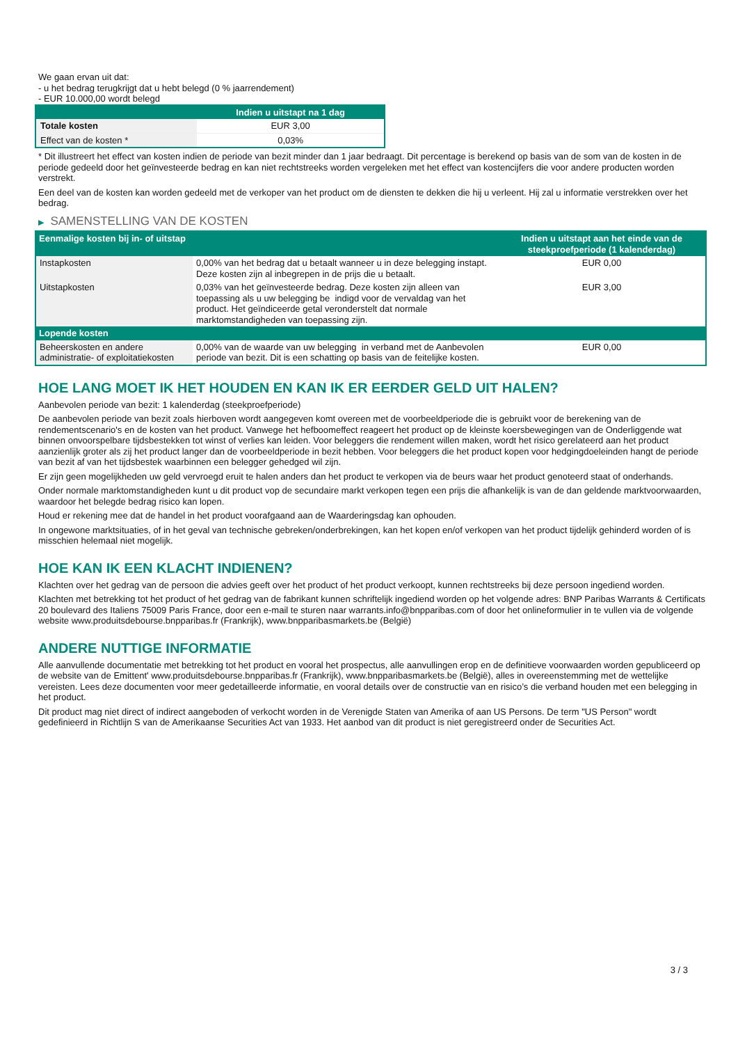We gaan ervan uit dat:
- u het bedrag terugkrijgt dat u hebt belegd (0 % jaarrendement)
- EUR 10.000,00 wordt belegd
| | Indien u uitstapt na 1 dag |
| --- | --- |
| Totale kosten | EUR 3,00 |
| Effect van de kosten * | 0,03% |
* Dit illustreert het effect van kosten indien de periode van bezit minder dan 1 jaar bedraagt. Dit percentage is berekend op basis van de som van de kosten in de periode gedeeld door het geïnvesteerde bedrag en kan niet rechtstreeks worden vergeleken met het effect van kostencijfers die voor andere producten worden verstrekt.
Een deel van de kosten kan worden gedeeld met de verkoper van het product om de diensten te dekken die hij u verleent. Hij zal u informatie verstrekken over het bedrag.
▶ SAMENSTELLING VAN DE KOSTEN
| Eenmalige kosten bij in- of uitstap | | Indien u uitstapt aan het einde van de steekproefperiode (1 kalenderdag) |
| --- | --- | --- |
| Instapkosten | 0,00% van het bedrag dat u betaalt wanneer u in deze belegging instapt. Deze kosten zijn al inbegrepen in de prijs die u betaalt. | EUR 0,00 |
| Uitstapkosten | 0,03% van het geïnvesteerde bedrag. Deze kosten zijn alleen van toepassing als u uw belegging be indigd voor de vervaldag van het product. Het geïndiceerde getal veronderstelt dat normale marktomstandigheden van toepassing zijn. | EUR 3,00 |
| Lopende kosten | | |
| Beheerskosten en andere administratie- of exploitatiekosten | 0,00% van de waarde van uw belegging in verband met de Aanbevolen periode van bezit. Dit is een schatting op basis van de feitelijke kosten. | EUR 0,00 |
HOE LANG MOET IK HET HOUDEN EN KAN IK ER EERDER GELD UIT HALEN?
Aanbevolen periode van bezit: 1 kalenderdag (steekproefperiode)
De aanbevolen periode van bezit zoals hierboven wordt aangegeven komt overeen met de voorbeeldperiode die is gebruikt voor de berekening van de rendementscenario's en de kosten van het product. Vanwege het hefboomeffect reageert het product op de kleinste koersbewegingen van de Onderliggende wat binnen onvoorspelbare tijdsbestekken tot winst of verlies kan leiden. Voor beleggers die rendement willen maken, wordt het risico gerelateerd aan het product aanzienlijk groter als zij het product langer dan de voorbeeldperiode in bezit hebben. Voor beleggers die het product kopen voor hedgingdoeleinden hangt de periode van bezit af van het tijdsbestek waarbinnen een belegger gehedged wil zijn.
Er zijn geen mogelijkheden uw geld vervroegd eruit te halen anders dan het product te verkopen via de beurs waar het product genoteerd staat of onderhands.
Onder normale marktomstandigheden kunt u dit product vop de secundaire markt verkopen tegen een prijs die afhankelijk is van de dan geldende marktvoorwaarden, waardoor het belegde bedrag risico kan lopen.
Houd er rekening mee dat de handel in het product voorafgaand aan de Waarderingsdag kan ophouden.
In ongewone marktsituaties, of in het geval van technische gebreken/onderbrekingen, kan het kopen en/of verkopen van het product tijdelijk gehinderd worden of is misschien helemaal niet mogelijk.
HOE KAN IK EEN KLACHT INDIENEN?
Klachten over het gedrag van de persoon die advies geeft over het product of het product verkoopt, kunnen rechtstreeks bij deze persoon ingediend worden.
Klachten met betrekking tot het product of het gedrag van de fabrikant kunnen schriftelijk ingediend worden op het volgende adres: BNP Paribas Warrants & Certificats 20 boulevard des Italiens 75009 Paris France, door een e-mail te sturen naar warrants.info@bnpparibas.com of door het onlineformulier in te vullen via de volgende website www.produitsdebourse.bnpparibas.fr (Frankrijk), www.bnpparibasmarkets.be (België)
ANDERE NUTTIGE INFORMATIE
Alle aanvullende documentatie met betrekking tot het product en vooral het prospectus, alle aanvullingen erop en de definitieve voorwaarden worden gepubliceerd op de website van de Emittent' www.produitsdebourse.bnpparibas.fr (Frankrijk), www.bnpparibasmarkets.be (België), alles in overeenstemming met de wettelijke vereisten. Lees deze documenten voor meer gedetailleerde informatie, en vooral details over de constructie van en risico’s die verband houden met een belegging in het product.
Dit product mag niet direct of indirect aangeboden of verkocht worden in de Verenigde Staten van Amerika of aan US Persons. De term "US Person" wordt gedefinieerd in Richtlijn S van de Amerikaanse Securities Act van 1933. Het aanbod van dit product is niet geregistreerd onder de Securities Act.
3 / 3